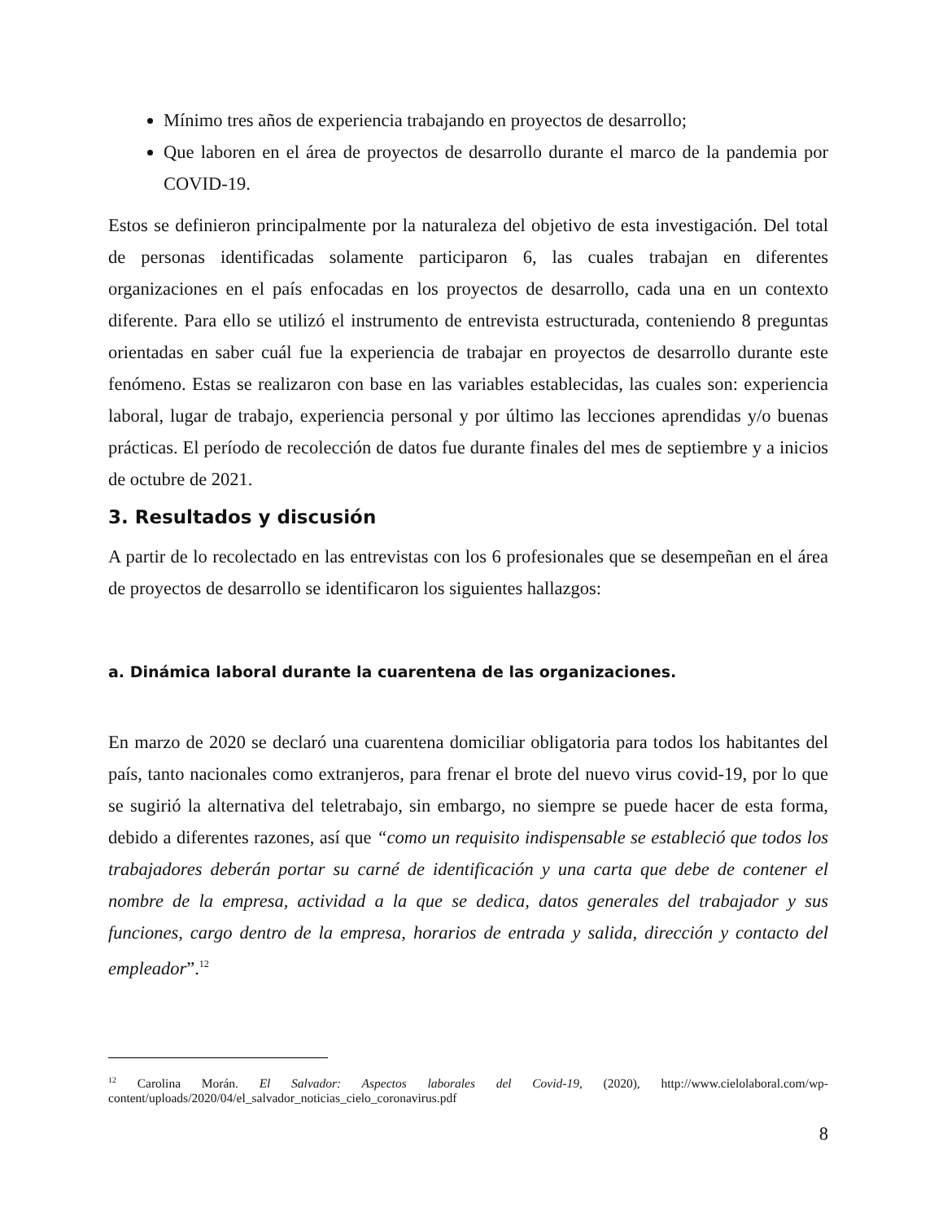Mínimo tres años de experiencia trabajando en proyectos de desarrollo;
Que laboren en el área de proyectos de desarrollo durante el marco de la pandemia por COVID-19.
Estos se definieron principalmente por la naturaleza del objetivo de esta investigación. Del total de personas identificadas solamente participaron 6, las cuales trabajan en diferentes organizaciones en el país enfocadas en los proyectos de desarrollo, cada una en un contexto diferente. Para ello se utilizó el instrumento de entrevista estructurada, conteniendo 8 preguntas orientadas en saber cuál fue la experiencia de trabajar en proyectos de desarrollo durante este fenómeno. Estas se realizaron con base en las variables establecidas, las cuales son: experiencia laboral, lugar de trabajo, experiencia personal y por último las lecciones aprendidas y/o buenas prácticas. El período de recolección de datos fue durante finales del mes de septiembre y a inicios de octubre de 2021.
3. Resultados y discusión
A partir de lo recolectado en las entrevistas con los 6 profesionales que se desempeñan en el área de proyectos de desarrollo se identificaron los siguientes hallazgos:
a. Dinámica laboral durante la cuarentena de las organizaciones.
En marzo de 2020 se declaró una cuarentena domiciliar obligatoria para todos los habitantes del país, tanto nacionales como extranjeros, para frenar el brote del nuevo virus covid-19, por lo que se sugirió la alternativa del teletrabajo, sin embargo, no siempre se puede hacer de esta forma, debido a diferentes razones, así que “como un requisito indispensable se estableció que todos los trabajadores deberán portar su carné de identificación y una carta que debe de contener el nombre de la empresa, actividad a la que se dedica, datos generales del trabajador y sus funciones, cargo dentro de la empresa, horarios de entrada y salida, dirección y contacto del empleador”.<sup>12</sup>
<sup>12</sup> Carolina Morán. El Salvador: Aspectos laborales del Covid-19, (2020), http://www.cielolaboral.com/wp-content/uploads/2020/04/el_salvador_noticias_cielo_coronavirus.pdf
8